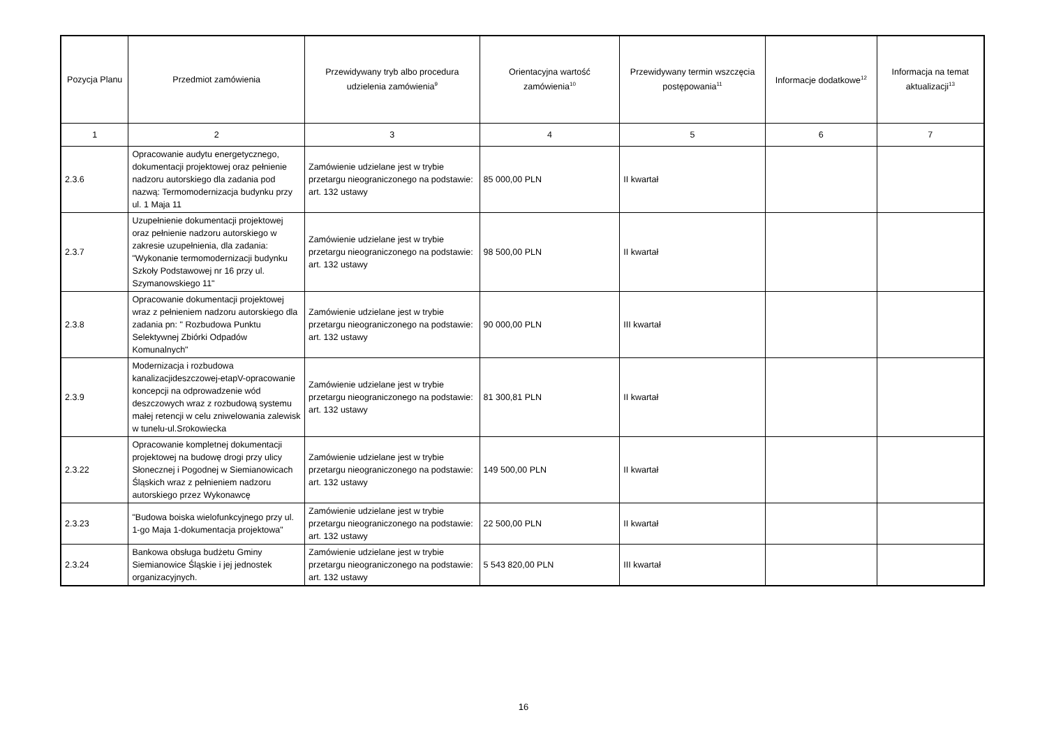| Pozycja Planu | Przedmiot zamówienia | Przewidywany tryb albo procedura udzielenia zamówienia<sup>9</sup> | Orientacyjna wartość zamówienia<sup>10</sup> | Przewidywany termin wszczęcia postępowania<sup>11</sup> | Informacje dodatkowe<sup>12</sup> | Informacja na temat aktualizacji<sup>13</sup> |
| --- | --- | --- | --- | --- | --- | --- |
| 1 | 2 | 3 | 4 | 5 | 6 | 7 |
| 2.3.6 | Opracowanie audytu energetycznego, dokumentacji projektowej oraz pełnienie nadzoru autorskiego dla zadania pod nazwą: Termomodernizacja budynku przy ul. 1 Maja 11 | Zamówienie udzielane jest w trybie przetargu nieograniczonego na podstawie: art. 132 ustawy | 85 000,00 PLN | II kwartał | | |
| 2.3.7 | Uzupełnienie dokumentacji projektowej oraz pełnienie nadzoru autorskiego w zakresie uzupełnienia, dla zadania: "Wykonanie termomodernizacji budynku Szkoły Podstawowej nr 16 przy ul. Szymanowskiego 11" | Zamówienie udzielane jest w trybie przetargu nieograniczonego na podstawie: art. 132 ustawy | 98 500,00 PLN | II kwartał | | |
| 2.3.8 | Opracowanie dokumentacji projektowej wraz z pełnieniem nadzoru autorskiego dla zadania pn: " Rozbudowa Punktu Selektywnej Zbiórki Odpadów Komunalnych" | Zamówienie udzielane jest w trybie przetargu nieograniczonego na podstawie: art. 132 ustawy | 90 000,00 PLN | III kwartał | | |
| 2.3.9 | Modernizacja i rozbudowa kanalizacjideszczowej-etapV-opracowanie koncepcji na odprowadzenie wód deszczowych wraz z rozbudową systemu małej retencji w celu zniwelowania zalewisk w tunelu-ul.Srokowiecka | Zamówienie udzielane jest w trybie przetargu nieograniczonego na podstawie: art. 132 ustawy | 81 300,81 PLN | II kwartał | | |
| 2.3.22 | Opracowanie kompletnej dokumentacji projektowej na budowę drogi przy ulicy Słonecznej i Pogodnej w Siemianowicach Śląskich wraz z pełnieniem nadzoru autorskiego przez Wykonawcę | Zamówienie udzielane jest w trybie przetargu nieograniczonego na podstawie: art. 132 ustawy | 149 500,00 PLN | II kwartał | | |
| 2.3.23 | "Budowa boiska wielofunkcyjnego przy ul. 1-go Maja 1-dokumentacja projektowa" | Zamówienie udzielane jest w trybie przetargu nieograniczonego na podstawie: art. 132 ustawy | 22 500,00 PLN | II kwartał | | |
| 2.3.24 | Bankowa obsługa budżetu Gminy Siemianowice Śląskie i jej jednostek organizacyjnych. | Zamówienie udzielane jest w trybie przetargu nieograniczonego na podstawie: art. 132 ustawy | 5 543 820,00 PLN | III kwartał | | |
16